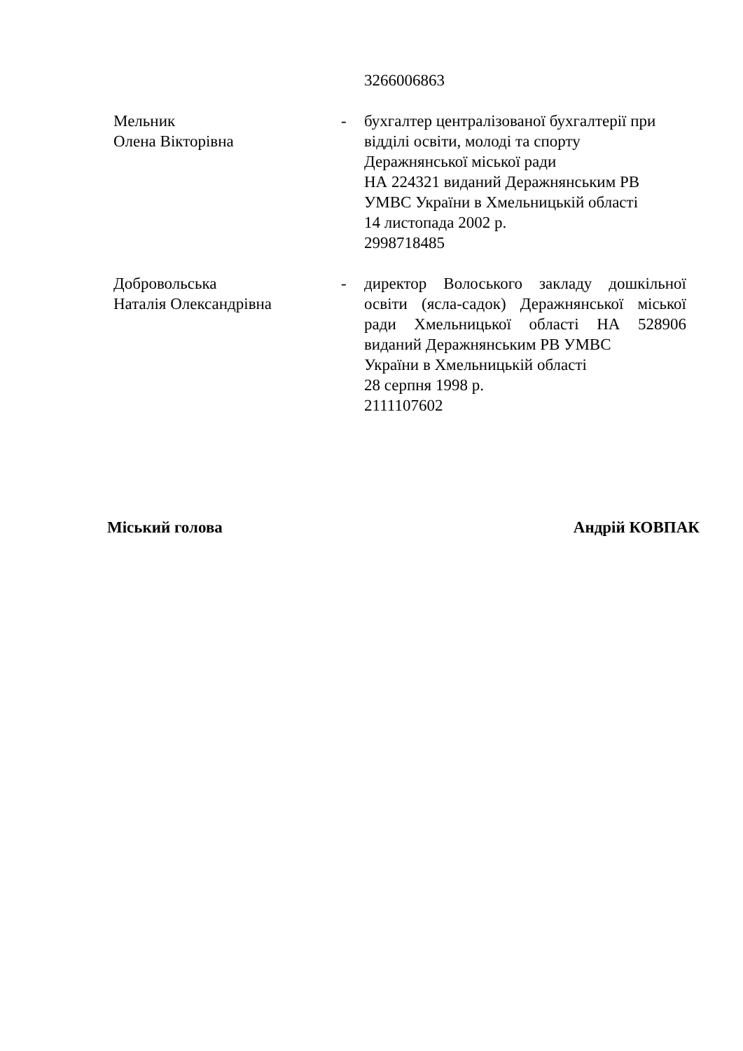3266006863
Мельник
Олена Вікторівна
- бухгалтер централізованої бухгалтерії при відділі освіти, молоді та спорту Деражнянської міської ради
НА 224321 виданий Деражнянським РВ УМВС України в Хмельницькій області
14 листопада 2002 р.
2998718485
Добровольська
Наталія Олександрівна
- директор Волоського закладу дошкільної освіти (ясла-садок) Деражнянської міської ради Хмельницької області НА 528906 виданий Деражнянським РВ УМВС
України в Хмельницькій області
28 серпня 1998 р.
2111107602
Міський голова Андрій КОВПАК